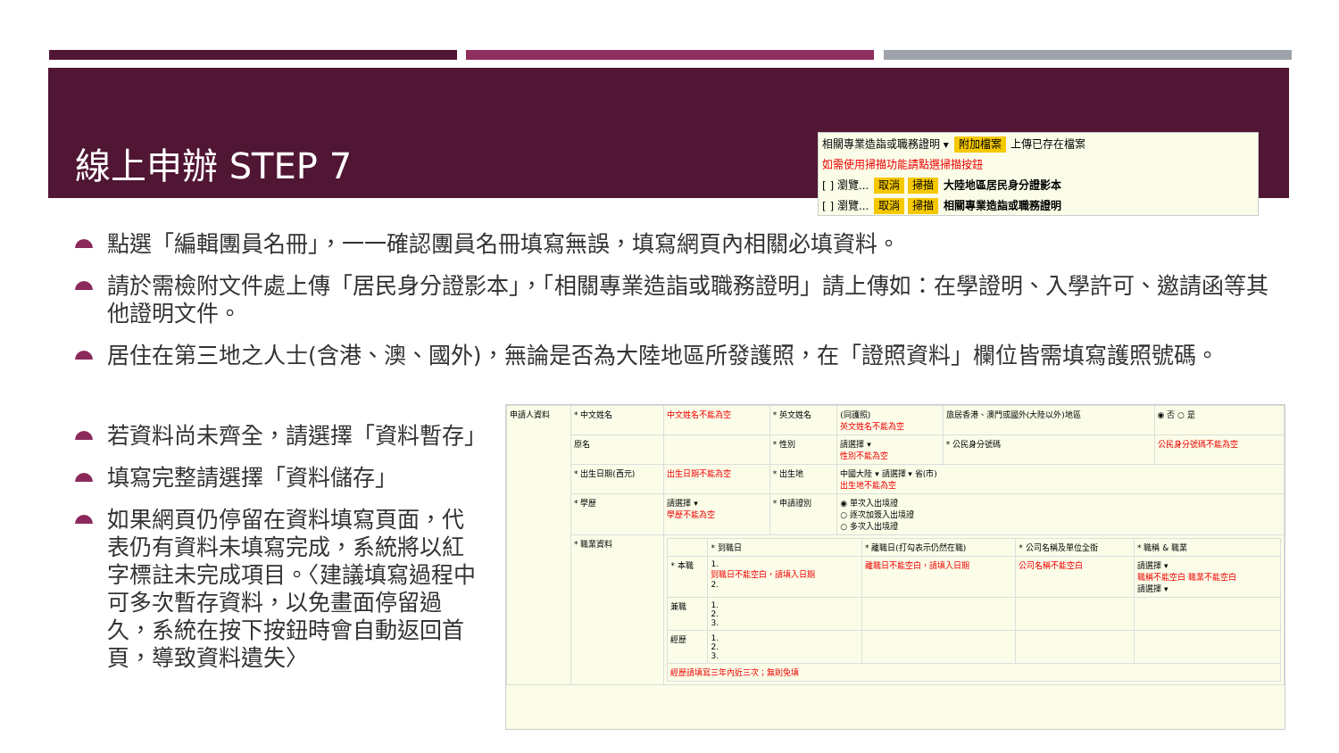線上申辦 STEP 7
相關專業造詣或職務證明 ▾ 附加檔案 上傳已存在檔案
如需使用掃描功能請點選掃描按鈕
[ ] 瀏覽... 取消 掃描 大陸地區居民身分證影本
[ ] 瀏覽... 取消 掃描 相關專業造詣或職務證明
點選「編輯團員名冊」，一一確認團員名冊填寫無誤，填寫網頁內相關必填資料。
請於需檢附文件處上傳「居民身分證影本」，「相關專業造詣或職務證明」請上傳如：在學證明、入學許可、邀請函等其他證明文件。
居住在第三地之人士(含港、澳、國外)，無論是否為大陸地區所發護照，在「證照資料」欄位皆需填寫護照號碼。
若資料尚未齊全，請選擇「資料暫存」
填寫完整請選擇「資料儲存」
如果網頁仍停留在資料填寫頁面，代表仍有資料未填寫完成，系統將以紅字標註未完成項目。〈建議填寫過程中可多次暫存資料，以免畫面停留過久，系統在按下按鈕時會自動返回首頁，導致資料遺失〉
| 申請人資料 | * 中文姓名 | 中文姓名不能為空 | * 英文姓名 | (同護照) 英文姓名不能為空 | 旅居香港、澳門或國外(大陸以外)地區 | ◉ 否 ○ 是 |
| | 原名 | | * 性別 | 請選擇 ▾ 性別不能為空 | * 公民身分號碼 | 公民身分號碼不能為空 |
| | * 出生日期(西元) | 出生日期不能為空 | * 出生地 | 中國大陸 ▾ 請選擇 ▾ 省(市) 出生地不能為空 | | |
| | * 學歷 | 請選擇 ▾ 學歷不能為空 | * 申請證別 | ◉ 單次入出境證 ○ 逐次加簽入出境證 ○ 多次入出境證 | | |
| | * 職業資料 | / / * 到職日 / * 離職日(打勾表示仍然在職) / * 公司名稱及單位全銜 / * 職稱 & 職業 / / * 本職 / 1. 到職日不能空白，請填入日期 2. / 離職日不能空白，請填入日期 / 公司名稱不能空白 / 請選擇 ▾ 職稱不能空白 職業不能空白 請選擇 ▾ / / 兼職 / 1. 2. 3. / / / / / 經歷 / 1. 2. 3. / / / / / 經歷請填寫三年內近三次；無則免填 / / / / / | | | | |